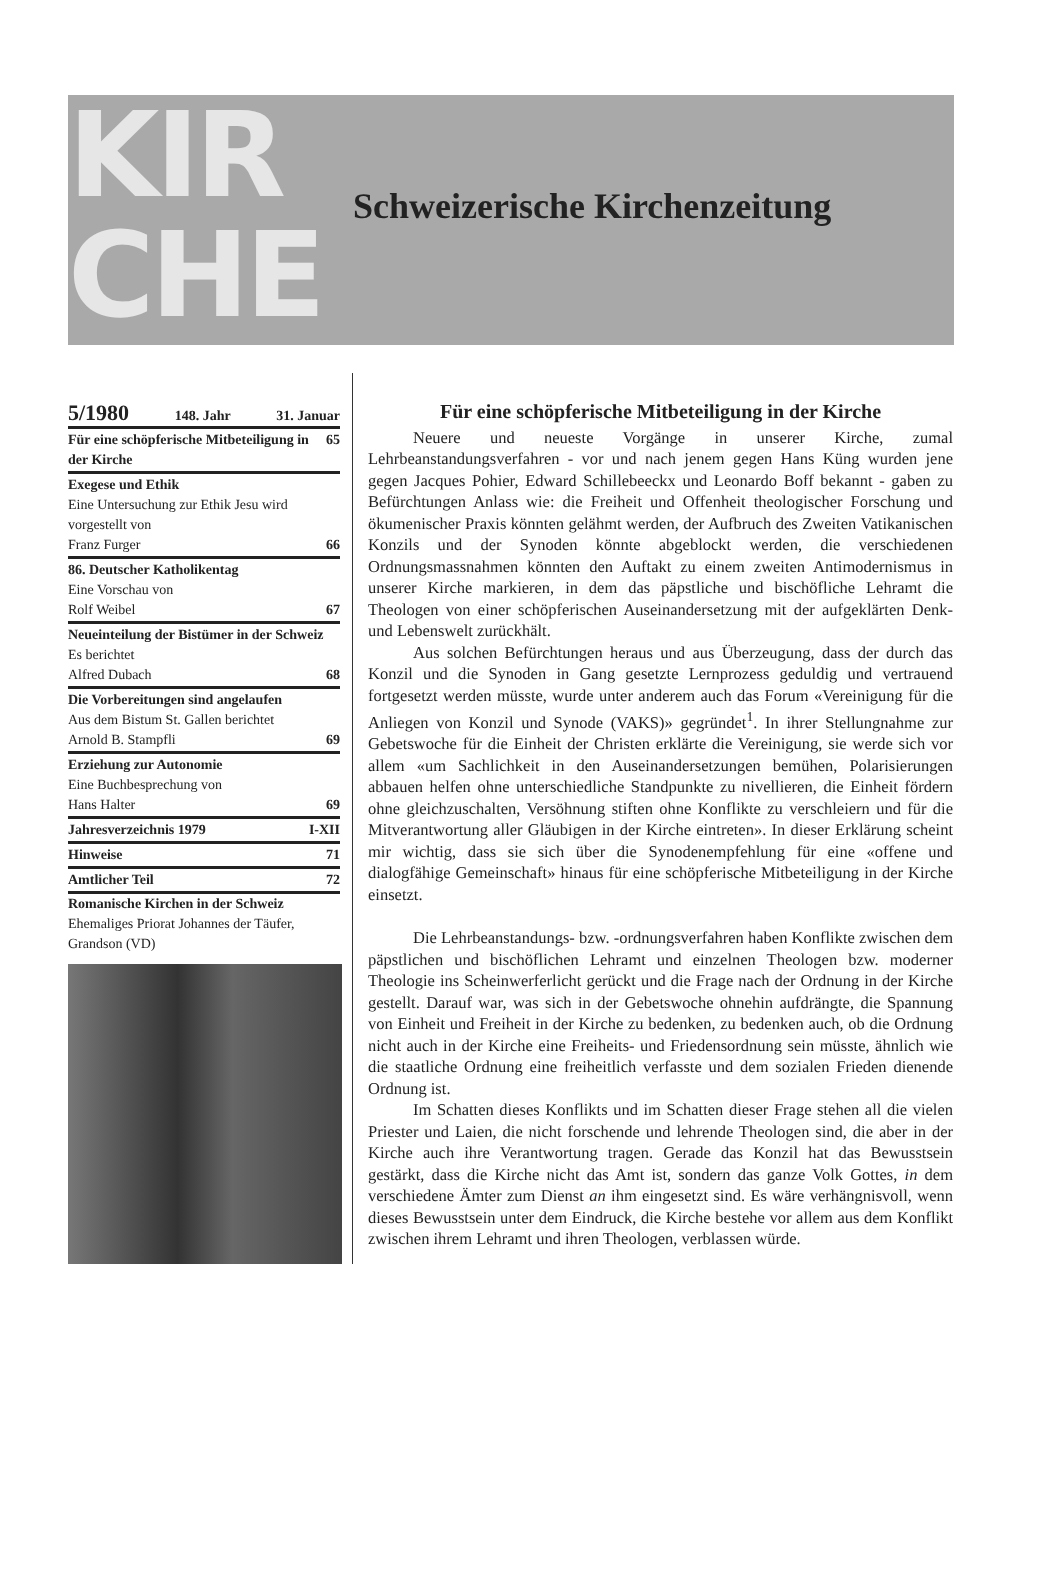KIR
CHE
Schweizerische Kirchenzeitung
5/1980 148. Jahr 31. Januar
Für eine schöpferische Mitbeteiligung in der Kirche 65
Exegese und Ethik
Eine Untersuchung zur Ethik Jesu wird vorgestellt von
Franz Furger 66
86. Deutscher Katholikentag
Eine Vorschau von
Rolf Weibel 67
Neueinteilung der Bistümer in der Schweiz Es berichtet
Alfred Dubach 68
Die Vorbereitungen sind angelaufen
Aus dem Bistum St. Gallen berichtet
Arnold B. Stampfli 69
Erziehung zur Autonomie
Eine Buchbesprechung von
Hans Halter 69
Jahresverzeichnis 1979 I-XII
Hinweise 71
Amtlicher Teil 72
Romanische Kirchen in der Schweiz
Ehemaliges Priorat Johannes der Täufer, Grandson (VD)
Für eine schöpferische Mitbeteiligung in der Kirche
Neuere und neueste Vorgänge in unserer Kirche, zumal Lehrbeanstandungsverfahren - vor und nach jenem gegen Hans Küng wurden jene gegen Jacques Pohier, Edward Schillebeeckx und Leonardo Boff bekannt - gaben zu Befürchtungen Anlass wie: die Freiheit und Offenheit theologischer Forschung und ökumenischer Praxis könnten gelähmt werden, der Aufbruch des Zweiten Vatikanischen Konzils und der Synoden könnte abgeblockt werden, die verschiedenen Ordnungsmassnahmen könnten den Auftakt zu einem zweiten Antimodernismus in unserer Kirche markieren, in dem das päpstliche und bischöfliche Lehramt die Theologen von einer schöpferischen Auseinandersetzung mit der aufgeklärten Denk- und Lebenswelt zurückhält.
Aus solchen Befürchtungen heraus und aus Überzeugung, dass der durch das Konzil und die Synoden in Gang gesetzte Lernprozess geduldig und vertrauend fortgesetzt werden müsste, wurde unter anderem auch das Forum «Vereinigung für die Anliegen von Konzil und Synode (VAKS)» gegründet<sup>1</sup>. In ihrer Stellungnahme zur Gebetswoche für die Einheit der Christen erklärte die Vereinigung, sie werde sich vor allem «um Sachlichkeit in den Auseinandersetzungen bemühen, Polarisierungen abbauen helfen ohne unterschiedliche Standpunkte zu nivellieren, die Einheit fördern ohne gleichzuschalten, Versöhnung stiften ohne Konflikte zu verschleiern und für die Mitverantwortung aller Gläubigen in der Kirche eintreten». In dieser Erklärung scheint mir wichtig, dass sie sich über die Synodenempfehlung für eine «offene und dialogfähige Gemeinschaft» hinaus für eine schöpferische Mitbeteiligung in der Kirche einsetzt.
Die Lehrbeanstandungs- bzw. -ordnungsverfahren haben Konflikte zwischen dem päpstlichen und bischöflichen Lehramt und einzelnen Theologen bzw. moderner Theologie ins Scheinwerferlicht gerückt und die Frage nach der Ordnung in der Kirche gestellt. Darauf war, was sich in der Gebetswoche ohnehin aufdrängte, die Spannung von Einheit und Freiheit in der Kirche zu bedenken, zu bedenken auch, ob die Ordnung nicht auch in der Kirche eine Freiheits- und Friedensordnung sein müsste, ähnlich wie die staatliche Ordnung eine freiheitlich verfasste und dem sozialen Frieden dienende Ordnung ist.
Im Schatten dieses Konflikts und im Schatten dieser Frage stehen all die vielen Priester und Laien, die nicht forschende und lehrende Theologen sind, die aber in der Kirche auch ihre Verantwortung tragen. Gerade das Konzil hat das Bewusstsein gestärkt, dass die Kirche nicht das Amt ist, sondern das ganze Volk Gottes, in dem verschiedene Ämter zum Dienst an ihm eingesetzt sind. Es wäre verhängnisvoll, wenn dieses Bewusstsein unter dem Eindruck, die Kirche bestehe vor allem aus dem Konflikt zwischen ihrem Lehramt und ihren Theologen, verblassen würde.